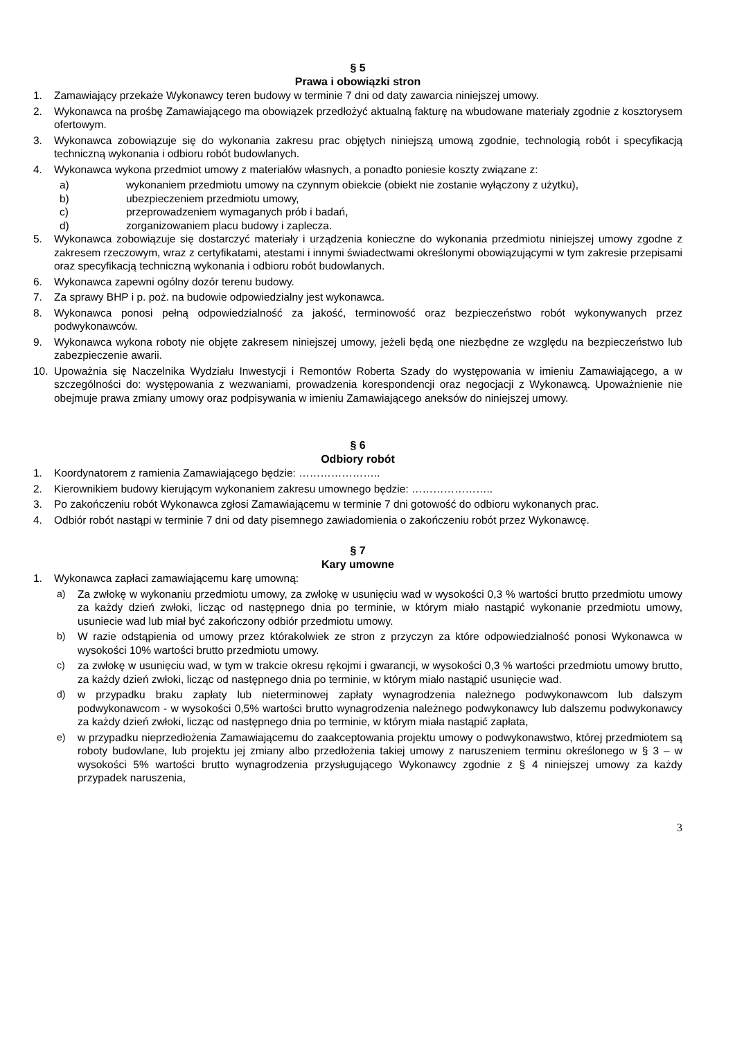§ 5
Prawa i obowiązki stron
1. Zamawiający przekaże Wykonawcy teren budowy w terminie 7 dni od daty zawarcia niniejszej umowy.
2. Wykonawca na prośbę Zamawiającego ma obowiązek przedłożyć aktualną fakturę na wbudowane materiały zgodnie z kosztorysem ofertowym.
3. Wykonawca zobowiązuje się do wykonania zakresu prac objętych niniejszą umową zgodnie, technologią robót i specyfikacją techniczną wykonania i odbioru robót budowlanych.
4. Wykonawca wykona przedmiot umowy z materiałów własnych, a ponadto poniesie koszty związane z:
a) wykonaniem przedmiotu umowy na czynnym obiekcie (obiekt nie zostanie wyłączony z użytku),
b) ubezpieczeniem przedmiotu umowy,
c) przeprowadzeniem wymaganych prób i badań,
d) zorganizowaniem placu budowy i zaplecza.
5. Wykonawca zobowiązuje się dostarczyć materiały i urządzenia konieczne do wykonania przedmiotu niniejszej umowy zgodne z zakresem rzeczowym, wraz z certyfikatami, atestami i innymi świadectwami określonymi obowiązującymi w tym zakresie przepisami oraz specyfikacją techniczną wykonania i odbioru robót budowlanych.
6. Wykonawca zapewni ogólny dozór terenu budowy.
7. Za sprawy BHP i p. poż. na budowie odpowiedzialny jest wykonawca.
8. Wykonawca ponosi pełną odpowiedzialność za jakość, terminowość oraz bezpieczeństwo robót wykonywanych przez podwykonawców.
9. Wykonawca wykona roboty nie objęte zakresem niniejszej umowy, jeżeli będą one niezbędne ze względu na bezpieczeństwo lub zabezpieczenie awarii.
10. Upoważnia się Naczelnika Wydziału Inwestycji i Remontów Roberta Szady do występowania w imieniu Zamawiającego, a w szczególności do: występowania z wezwaniami, prowadzenia korespondencji oraz negocjacji z Wykonawcą. Upoważnienie nie obejmuje prawa zmiany umowy oraz podpisywania w imieniu Zamawiającego aneksów do niniejszej umowy.
§ 6
Odbiory robót
1. Koordynatorem z ramienia Zamawiającego będzie: …………………..
2. Kierownikiem budowy kierującym wykonaniem zakresu umownego będzie: …………………..
3. Po zakończeniu robót Wykonawca zgłosi Zamawiającemu w terminie 7 dni gotowość do odbioru wykonanych prac.
4. Odbiór robót nastąpi w terminie 7 dni od daty pisemnego zawiadomienia o zakończeniu robót przez Wykonawcę.
§ 7
Kary umowne
1. Wykonawca zapłaci zamawiającemu karę umowną:
a) Za zwłokę w wykonaniu przedmiotu umowy, za zwłokę w usunięciu wad w wysokości 0,3 % wartości brutto przedmiotu umowy za każdy dzień zwłoki, licząc od następnego dnia po terminie, w którym miało nastąpić wykonanie przedmiotu umowy, usuniecie wad lub miał być zakończony odbiór przedmiotu umowy.
b) W razie odstąpienia od umowy przez którakolwiek ze stron z przyczyn za które odpowiedzialność ponosi Wykonawca w wysokości 10% wartości brutto przedmiotu umowy.
c) za zwłokę w usunięciu wad, w tym w trakcie okresu rękojmi i gwarancji, w wysokości 0,3 % wartości przedmiotu umowy brutto, za każdy dzień zwłoki, licząc od następnego dnia po terminie, w którym miało nastąpić usunięcie wad.
d) w przypadku braku zapłaty lub nieterminowej zapłaty wynagrodzenia należnego podwykonawcom lub dalszym podwykonawcom - w wysokości 0,5% wartości brutto wynagrodzenia należnego podwykonawcy lub dalszemu podwykonawcy za każdy dzień zwłoki, licząc od następnego dnia po terminie, w którym miała nastąpić zapłata,
e) w przypadku nieprzedłożenia Zamawiającemu do zaakceptowania projektu umowy o podwykonawstwo, której przedmiotem są roboty budowlane, lub projektu jej zmiany albo przedłożenia takiej umowy z naruszeniem terminu określonego w § 3 – w wysokości 5% wartości brutto wynagrodzenia przysługującego Wykonawcy zgodnie z § 4 niniejszej umowy za każdy przypadek naruszenia,
3